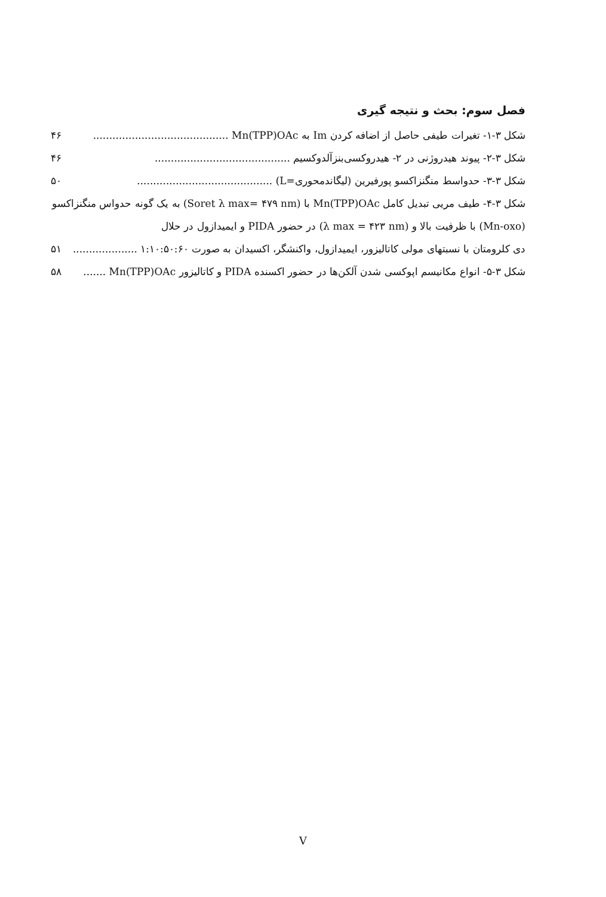فصل سوم: بحث و نتیجه گیری
شکل ۳-۱- تغیرات طیفی حاصل از اضافه کردن Im به Mn(TPP)OAc .......................................... ۴۶
شکل ۳-۲- پیوند هیدروژنی در ۲- هیدروکسی‌بنزآلدوکسیم .......................................... ۴۶
شکل ۳-۳- حدواسط منگنزاکسو پورفیرین (لیگاندمحوری=L) .......................................... ۵۰
شکل ۳-۴- طیف مریی تبدیل کامل Mn(TPP)OAc با (Soret λ max= ۴۷۹ nm) به یک گونه حدواس منگنزاکسو (Mn-oxo) با ظرفیت بالا و (λ max = ۴۲۳ nm) در حضور PIDA و ایمیدازول در حلال
دی کلرومتان با نسبتهای مولی کاتالیزور، ایمیدازول، واکنشگر، اکسیدان به صورت ۱:۱۰:۵۰:۶۰ .................... ۵۱
شکل ۳-۵- انواع مکانیسم اپوکسی شدن آلکن‌ها در حضور اکسنده PIDA و کاتالیزور Mn(TPP)OAc ....... ۵۸
V